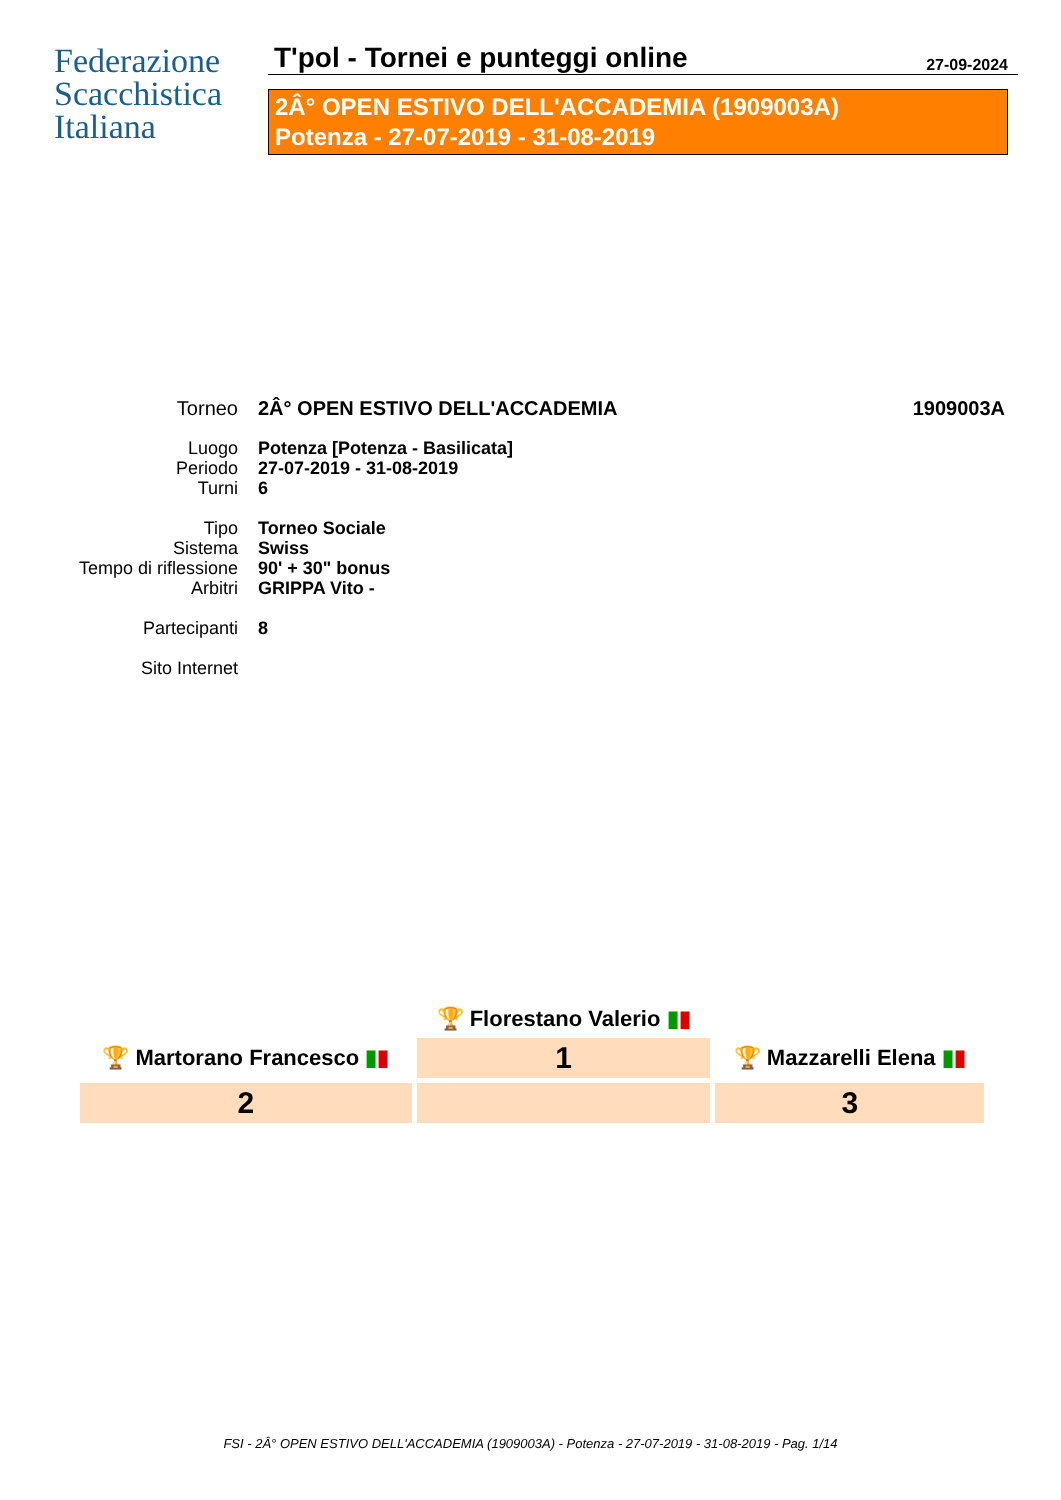Federazione
Scacchistica
Italiana
T'pol - Tornei e punteggi online
27-09-2024
2Â° OPEN ESTIVO DELL'ACCADEMIA (1909003A)
Potenza - 27-07-2019 - 31-08-2019
| Torneo | 2Â° OPEN ESTIVO DELL'ACCADEMIA | 1909003A |
| Luogo | Potenza [Potenza - Basilicata] | |
| Periodo | 27-07-2019 - 31-08-2019 | |
| Turni | 6 | |
| Tipo | Torneo Sociale | |
| Sistema | Swiss | |
| Tempo di riflessione | 90' + 30" bonus | |
| Arbitri | GRIPPA Vito - | |
| Partecipanti | 8 | |
| Sito Internet | | |
| | 🏆 Florestano Valerio ▮ ▮ | |
| 🏆 Martorano Francesco ▮ ▮ | 1 | 🏆 Mazzarelli Elena ▮ ▮ |
| 2 | | 3 |
FSI - 2Â° OPEN ESTIVO DELL'ACCADEMIA (1909003A) - Potenza - 27-07-2019 - 31-08-2019 - Pag. 1/14